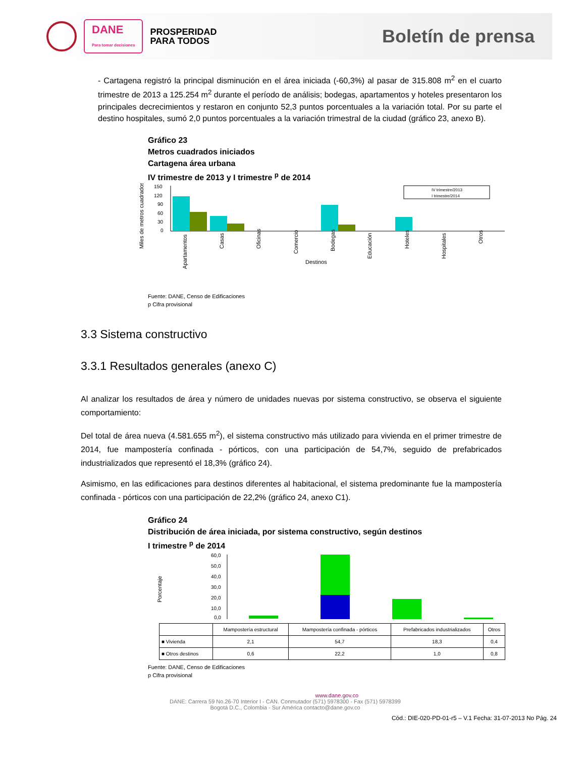DANE
Para tomar decisiones
PROSPERIDAD
PARA TODOS
Boletín de prensa
- Cartagena registró la principal disminución en el área iniciada (-60,3%) al pasar de 315.808 m<sup>2</sup> en el cuarto trimestre de 2013 a 125.254 m<sup>2</sup> durante el período de análisis; bodegas, apartamentos y hoteles presentaron los principales decrecimientos y restaron en conjunto 52,3 puntos porcentuales a la variación total. Por su parte el destino hospitales, sumó 2,0 puntos porcentuales a la variación trimestral de la ciudad (gráfico 23, anexo B).
Gráfico 23
Metros cuadrados iniciados
Cartagena área urbana
IV trimestre de 2013 y I trimestre <sup>p</sup> de 2014
Miles de metros cuadrados
150
120
90
60
30
0
Apartamentos
Casas
Oficinas
Comercio
Bodegas
Educación
Hoteles
Hospitales
Otros
Destinos
IV trimestre/2013
I trimestre/2014
Fuente: DANE, Censo de Edificaciones
p Cifra provisional
3.3 Sistema constructivo
3.3.1 Resultados generales (anexo C)
Al analizar los resultados de área y número de unidades nuevas por sistema constructivo, se observa el siguiente comportamiento:
Del total de área nueva (4.581.655 m<sup>2</sup>), el sistema constructivo más utilizado para vivienda en el primer trimestre de 2014, fue mampostería confinada - pórticos, con una participación de 54,7%, seguido de prefabricados industrializados que representó el 18,3% (gráfico 24).
Asimismo, en las edificaciones para destinos diferentes al habitacional, el sistema predominante fue la mampostería confinada - pórticos con una participación de 22,2% (gráfico 24, anexo C1).
Gráfico 24
Distribución de área iniciada, por sistema constructivo, según destinos
I trimestre <sup>p</sup> de 2014
Porcentaje
60,0
50,0
40,0
30,0
20,0
10,0
0,0
| | Mampostería estructural | Mampostería confinada - pórticos | Prefabricados industrializados | Otros |
| --- | --- | --- | --- | --- |
| ■ Vivienda | 2,1 | 54,7 | 18,3 | 0,4 |
| ■ Otros destinos | 0,6 | 22,2 | 1,0 | 0,8 |
Fuente: DANE, Censo de Edificaciones
p Cifra provisional
www.dane.gov.co
DANE: Carrera 59 No.26-70 Interior I - CAN. Conmutador (571) 5978300 - Fax (571) 5978399
Bogotá D.C., Colombia - Sur América contacto@dane.gov.co
Cód.: DIE-020-PD-01-r5 – V.1 Fecha: 31-07-2013 No Pág. 24